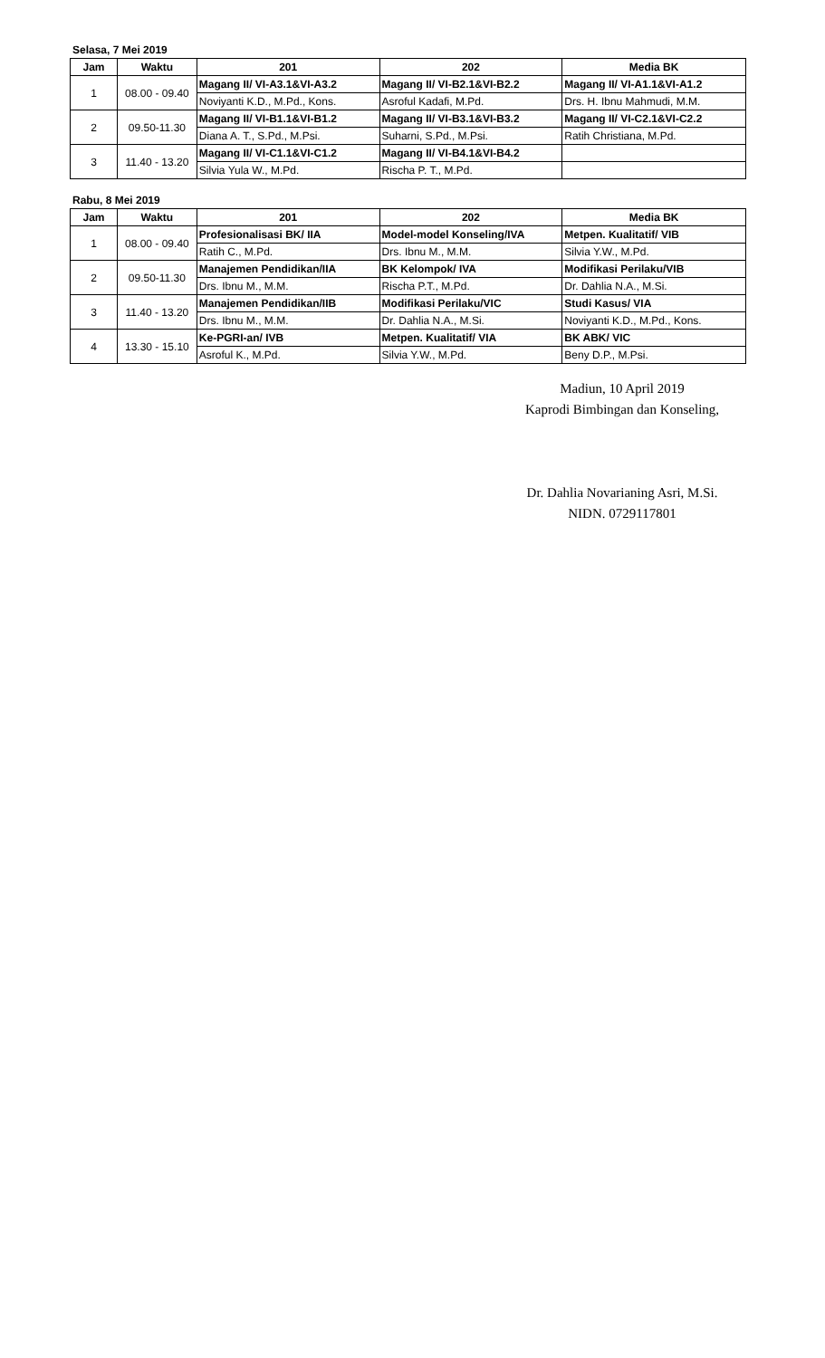Selasa, 7 Mei 2019
| Jam | Waktu | 201 | 202 | Media BK |
| --- | --- | --- | --- | --- |
| 1 | 08.00 - 09.40 | Magang II/ VI-A3.1&VI-A3.2 | Magang II/ VI-B2.1&VI-B2.2 | Magang II/ VI-A1.1&VI-A1.2 |
| | | Noviyanti K.D., M.Pd., Kons. | Asroful Kadafi, M.Pd. | Drs. H. Ibnu Mahmudi, M.M. |
| 2 | 09.50-11.30 | Magang II/ VI-B1.1&VI-B1.2 | Magang II/ VI-B3.1&VI-B3.2 | Magang II/ VI-C2.1&VI-C2.2 |
| | | Diana A. T., S.Pd., M.Psi. | Suharni, S.Pd., M.Psi. | Ratih Christiana, M.Pd. |
| 3 | 11.40 - 13.20 | Magang II/ VI-C1.1&VI-C1.2 | Magang II/ VI-B4.1&VI-B4.2 | |
| | | Silvia Yula W., M.Pd. | Rischa P. T., M.Pd. | |
Rabu, 8 Mei 2019
| Jam | Waktu | 201 | 202 | Media BK |
| --- | --- | --- | --- | --- |
| 1 | 08.00 - 09.40 | Profesionalisasi BK/ IIA | Model-model Konseling/IVA | Metpen. Kualitatif/ VIB |
| | | Ratih C., M.Pd. | Drs. Ibnu M., M.M. | Silvia Y.W., M.Pd. |
| 2 | 09.50-11.30 | Manajemen Pendidikan/IIA | BK Kelompok/ IVA | Modifikasi Perilaku/VIB |
| | | Drs. Ibnu M., M.M. | Rischa P.T., M.Pd. | Dr. Dahlia N.A., M.Si. |
| 3 | 11.40 - 13.20 | Manajemen Pendidikan/IIB | Modifikasi Perilaku/VIC | Studi Kasus/ VIA |
| | | Drs. Ibnu M., M.M. | Dr. Dahlia N.A., M.Si. | Noviyanti K.D., M.Pd., Kons. |
| 4 | 13.30 - 15.10 | Ke-PGRI-an/ IVB | Metpen. Kualitatif/ VIA | BK ABK/ VIC |
| | | Asroful K., M.Pd. | Silvia Y.W., M.Pd. | Beny D.P., M.Psi. |
Madiun, 10 April 2019
Kaprodi Bimbingan dan Konseling,
Dr. Dahlia Novarianing Asri, M.Si.
NIDN. 0729117801